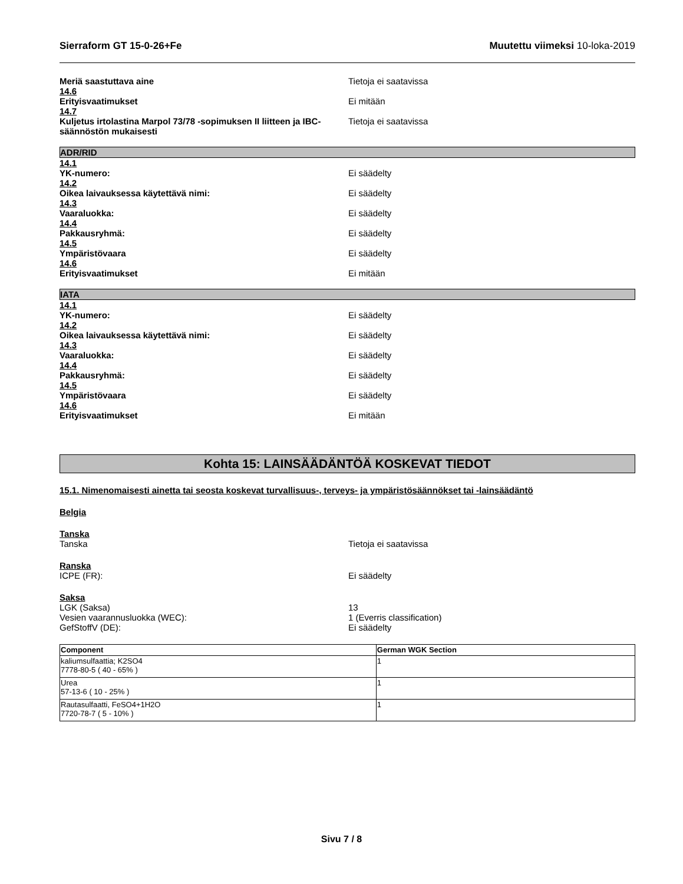Sierraform GT 15-0-26+Fe Muutettu viimeksi 10-loka-2019
Meriä saastuttava aine Tietoja ei saatavissa
14.6
Erityisvaatimukset Ei mitään
14.7
Kuljetus irtolastina Marpol 73/78 -sopimuksen II liitteen ja IBC-säännöstön mukaisesti
Tietoja ei saatavissa
ADR/RID
14.1
YK-numero: Ei säädelty
14.2
Oikea laivauksessa käytettävä nimi: Ei säädelty
14.3
Vaaraluokka: Ei säädelty
14.4
Pakkausryhmä: Ei säädelty
14.5
Ympäristövaara Ei säädelty
14.6
Erityisvaatimukset Ei mitään
IATA
14.1
YK-numero: Ei säädelty
14.2
Oikea laivauksessa käytettävä nimi: Ei säädelty
14.3
Vaaraluokka: Ei säädelty
14.4
Pakkausryhmä: Ei säädelty
14.5
Ympäristövaara Ei säädelty
14.6
Erityisvaatimukset Ei mitään
Kohta 15: LAINSÄÄDÄNTÖÄ KOSKEVAT TIEDOT
15.1. Nimenomaisesti ainetta tai seosta koskevat turvallisuus-, terveys- ja ympäristösäännökset tai -lainsäädäntö
Belgia
Tanska
Tanska Tietoja ei saatavissa
Ranska
ICPE (FR): Ei säädelty
Saksa
LGK (Saksa) 13
Vesien vaarannusluokka (WEC): 1 (Everris classification)
GefStoffV (DE): Ei säädelty
| Component | German WGK Section |
| --- | --- |
| kaliumsulfaattia; K2SO4 7778-80-5 ( 40 - 65% ) | 1 |
| Urea 57-13-6 ( 10 - 25% ) | 1 |
| Rautasulfaatti, FeSO4+1H2O 7720-78-7 ( 5 - 10% ) | 1 |
Sivu 7 / 8